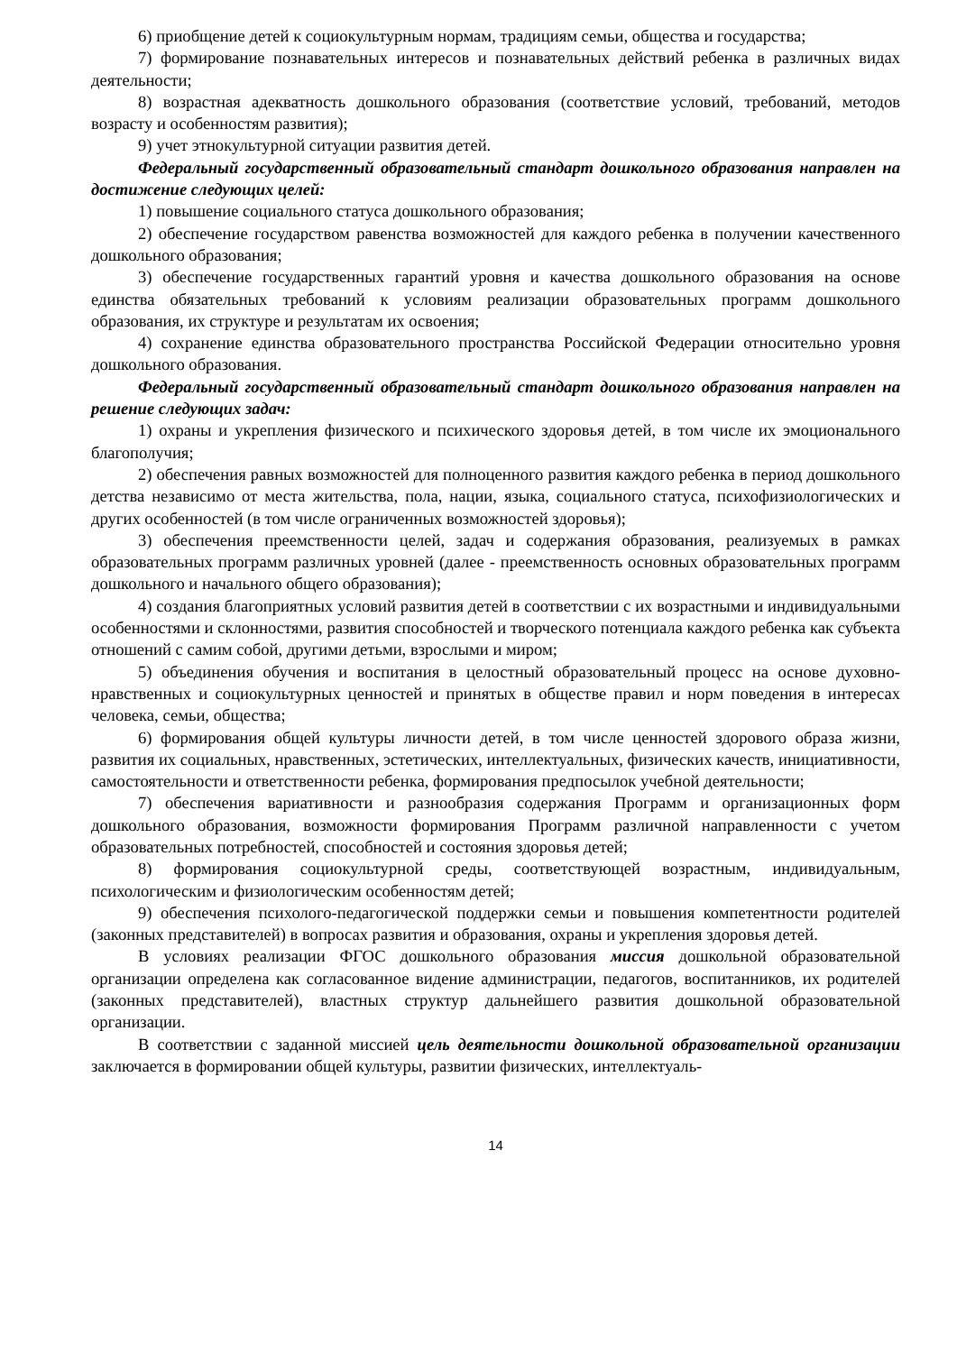6) приобщение детей к социокультурным нормам, традициям семьи, общества и государства;
7) формирование познавательных интересов и познавательных действий ребенка в различных видах деятельности;
8) возрастная адекватность дошкольного образования (соответствие условий, требований, методов возрасту и особенностям развития);
9) учет этнокультурной ситуации развития детей.
Федеральный государственный образовательный стандарт дошкольного образования направлен на достижение следующих целей:
1) повышение социального статуса дошкольного образования;
2) обеспечение государством равенства возможностей для каждого ребенка в получении качественного дошкольного образования;
3) обеспечение государственных гарантий уровня и качества дошкольного образования на основе единства обязательных требований к условиям реализации образовательных программ дошкольного образования, их структуре и результатам их освоения;
4) сохранение единства образовательного пространства Российской Федерации относительно уровня дошкольного образования.
Федеральный государственный образовательный стандарт дошкольного образования направлен на решение следующих задач:
1) охраны и укрепления физического и психического здоровья детей, в том числе их эмоционального благополучия;
2) обеспечения равных возможностей для полноценного развития каждого ребенка в период дошкольного детства независимо от места жительства, пола, нации, языка, социального статуса, психофизиологических и других особенностей (в том числе ограниченных возможностей здоровья);
3) обеспечения преемственности целей, задач и содержания образования, реализуемых в рамках образовательных программ различных уровней (далее - преемственность основных образовательных программ дошкольного и начального общего образования);
4) создания благоприятных условий развития детей в соответствии с их возрастными и индивидуальными особенностями и склонностями, развития способностей и творческого потенциала каждого ребенка как субъекта отношений с самим собой, другими детьми, взрослыми и миром;
5) объединения обучения и воспитания в целостный образовательный процесс на основе духовно-нравственных и социокультурных ценностей и принятых в обществе правил и норм поведения в интересах человека, семьи, общества;
6) формирования общей культуры личности детей, в том числе ценностей здорового образа жизни, развития их социальных, нравственных, эстетических, интеллектуальных, физических качеств, инициативности, самостоятельности и ответственности ребенка, формирования предпосылок учебной деятельности;
7) обеспечения вариативности и разнообразия содержания Программ и организационных форм дошкольного образования, возможности формирования Программ различной направленности с учетом образовательных потребностей, способностей и состояния здоровья детей;
8) формирования социокультурной среды, соответствующей возрастным, индивидуальным, психологическим и физиологическим особенностям детей;
9) обеспечения психолого-педагогической поддержки семьи и повышения компетентности родителей (законных представителей) в вопросах развития и образования, охраны и укрепления здоровья детей.
В условиях реализации ФГОС дошкольного образования миссия дошкольной образовательной организации определена как согласованное видение администрации, педагогов, воспитанников, их родителей (законных представителей), властных структур дальнейшего развития дошкольной образовательной организации.
В соответствии с заданной миссией цель деятельности дошкольной образовательной организации заключается в формировании общей культуры, развитии физических, интеллектуаль-
14